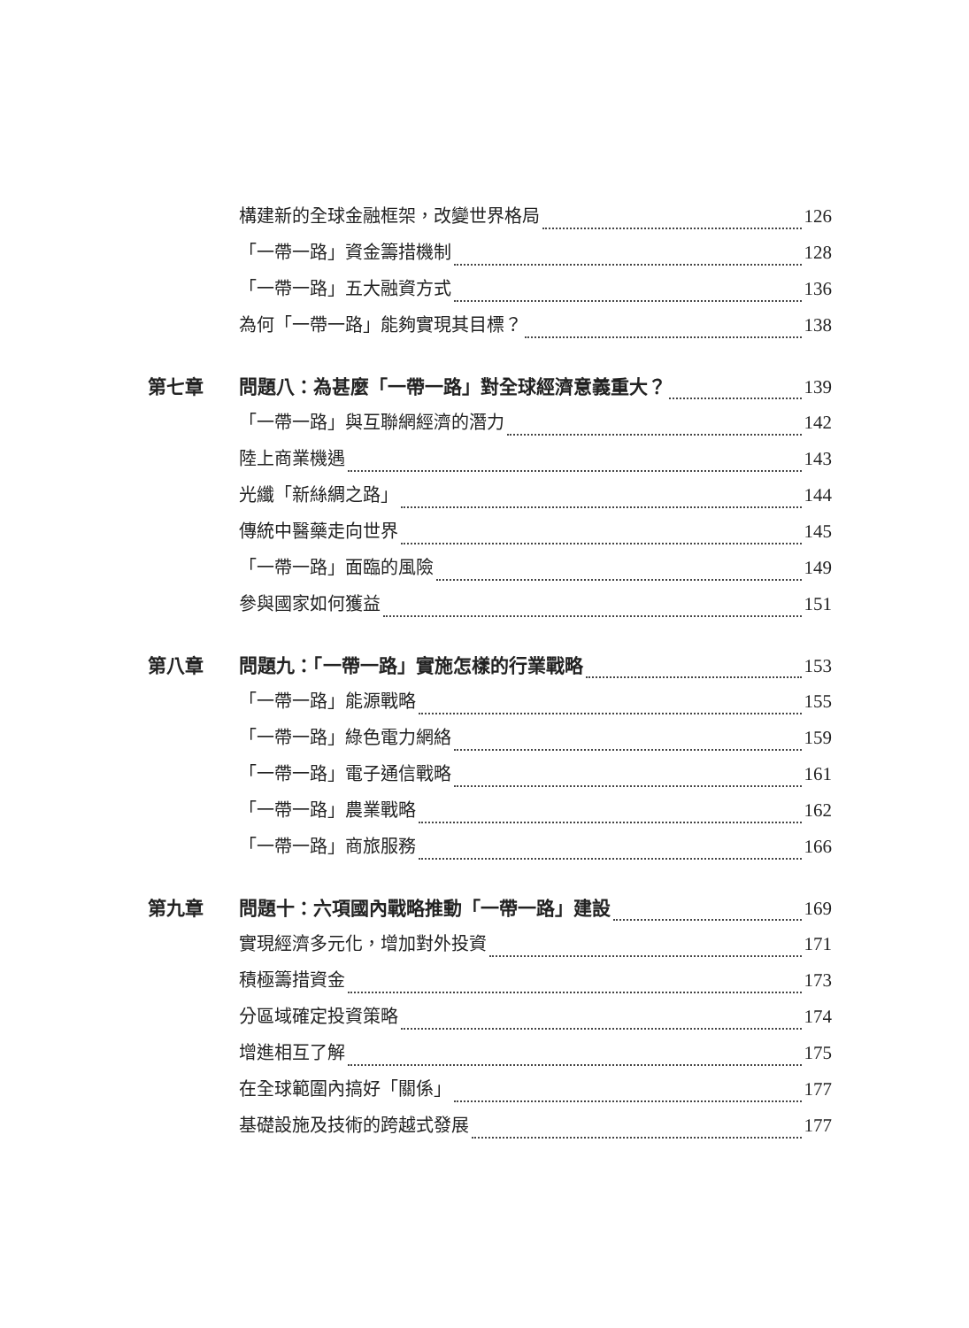構建新的全球金融框架，改變世界格局 126
「一帶一路」資金籌措機制 128
「一帶一路」五大融資方式 136
為何「一帶一路」能夠實現其目標？ 138
第七章 問題八：為甚麼「一帶一路」對全球經濟意義重大？ 139
「一帶一路」與互聯網經濟的潛力 142
陸上商業機遇 143
光纖「新絲綢之路」 144
傳統中醫藥走向世界 145
「一帶一路」面臨的風險 149
參與國家如何獲益 151
第八章 問題九：「一帶一路」實施怎樣的行業戰略 153
「一帶一路」能源戰略 155
「一帶一路」綠色電力網絡 159
「一帶一路」電子通信戰略 161
「一帶一路」農業戰略 162
「一帶一路」商旅服務 166
第九章 問題十：六項國內戰略推動「一帶一路」建設 169
實現經濟多元化，增加對外投資 171
積極籌措資金 173
分區域確定投資策略 174
增進相互了解 175
在全球範圍內搞好「關係」 177
基礎設施及技術的跨越式發展 177